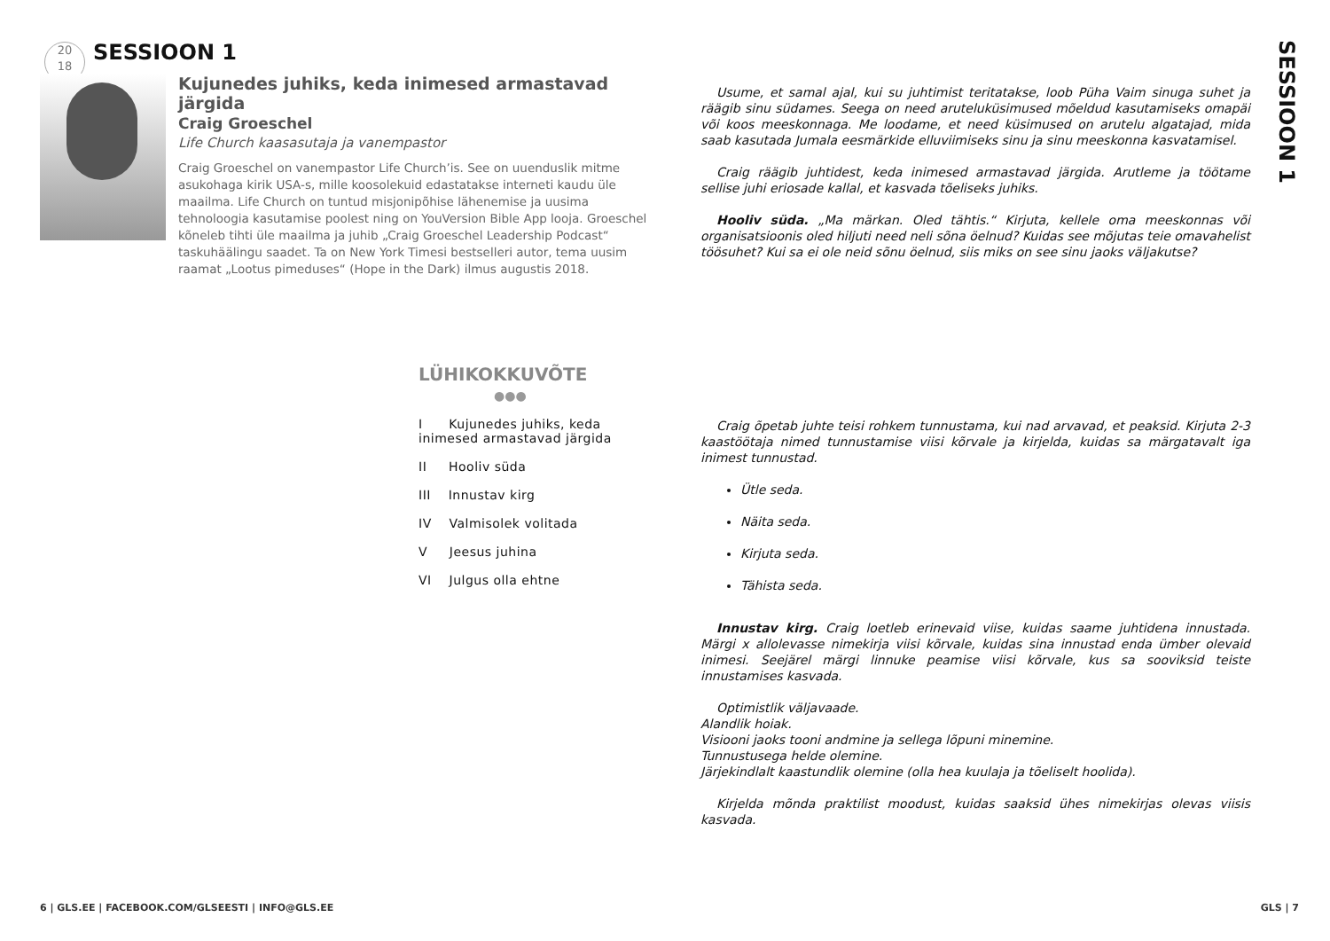20
18
SESSIOON 1
Kujunedes juhiks, keda inimesed armastavad järgida
Craig Groeschel
Life Church kaasasutaja ja vanempastor
Craig Groeschel on vanempastor Life Church’is. See on uuenduslik mitme asukohaga kirik USA-s, mille koosolekuid edastatakse interneti kaudu üle maailma. Life Church on tuntud misjonipõhise lähenemise ja uusima tehnoloogia kasutamise poolest ning on YouVersion Bible App looja. Groeschel kõneleb tihti üle maailma ja juhib „Craig Groeschel Leadership Podcast“ taskuhäälingu saadet. Ta on New York Timesi bestselleri autor, tema uusim raamat „Lootus pimeduses“ (Hope in the Dark) ilmus augustis 2018.
LÜHIKOKKUVÕTE
●●●
I Kujunedes juhiks, keda inimesed armastavad järgida
II Hooliv süda
III Innustav kirg
IV Valmisolek volitada
V Jeesus juhina
VI Julgus olla ehtne
Usume, et samal ajal, kui su juhtimist teritatakse, loob Püha Vaim sinuga suhet ja räägib sinu südames. Seega on need aruteluküsimused mõeldud kasutamiseks omapäi või koos meeskonnaga. Me loodame, et need küsimused on arutelu algatajad, mida saab kasutada Jumala eesmärkide elluviimiseks sinu ja sinu meeskonna kasvatamisel.
Craig räägib juhtidest, keda inimesed armastavad järgida. Arutleme ja töötame sellise juhi eriosade kallal, et kasvada tõeliseks juhiks.
Hooliv süda. „Ma märkan. Oled tähtis.“ Kirjuta, kellele oma meeskonnas või organisatsioonis oled hiljuti need neli sõna öelnud? Kuidas see mõjutas teie omavahelist töösuhet? Kui sa ei ole neid sõnu öelnud, siis miks on see sinu jaoks väljakutse?
Craig õpetab juhte teisi rohkem tunnustama, kui nad arvavad, et peaksid. Kirjuta 2-3 kaastöötaja nimed tunnustamise viisi kõrvale ja kirjelda, kuidas sa märgatavalt iga inimest tunnustad.
Ütle seda.
Näita seda.
Kirjuta seda.
Tähista seda.
Innustav kirg. Craig loetleb erinevaid viise, kuidas saame juhtidena innustada. Märgi x allolevasse nimekirja viisi kõrvale, kuidas sina innustad enda ümber olevaid inimesi. Seejärel märgi linnuke peamise viisi kõrvale, kus sa sooviksid teiste innustamises kasvada.
Optimistlik väljavaade.
Alandlik hoiak.
Visiooni jaoks tooni andmine ja sellega lõpuni minemine.
Tunnustusega helde olemine.
Järjekindlalt kaastundlik olemine (olla hea kuulaja ja tõeliselt hoolida).
Kirjelda mõnda praktilist moodust, kuidas saaksid ühes nimekirjas olevas viisis kasvada.
SESSIOON 1
6 | GLS.EE | FACEBOOK.COM/GLSEESTI | INFO@GLS.EE
GLS | 7